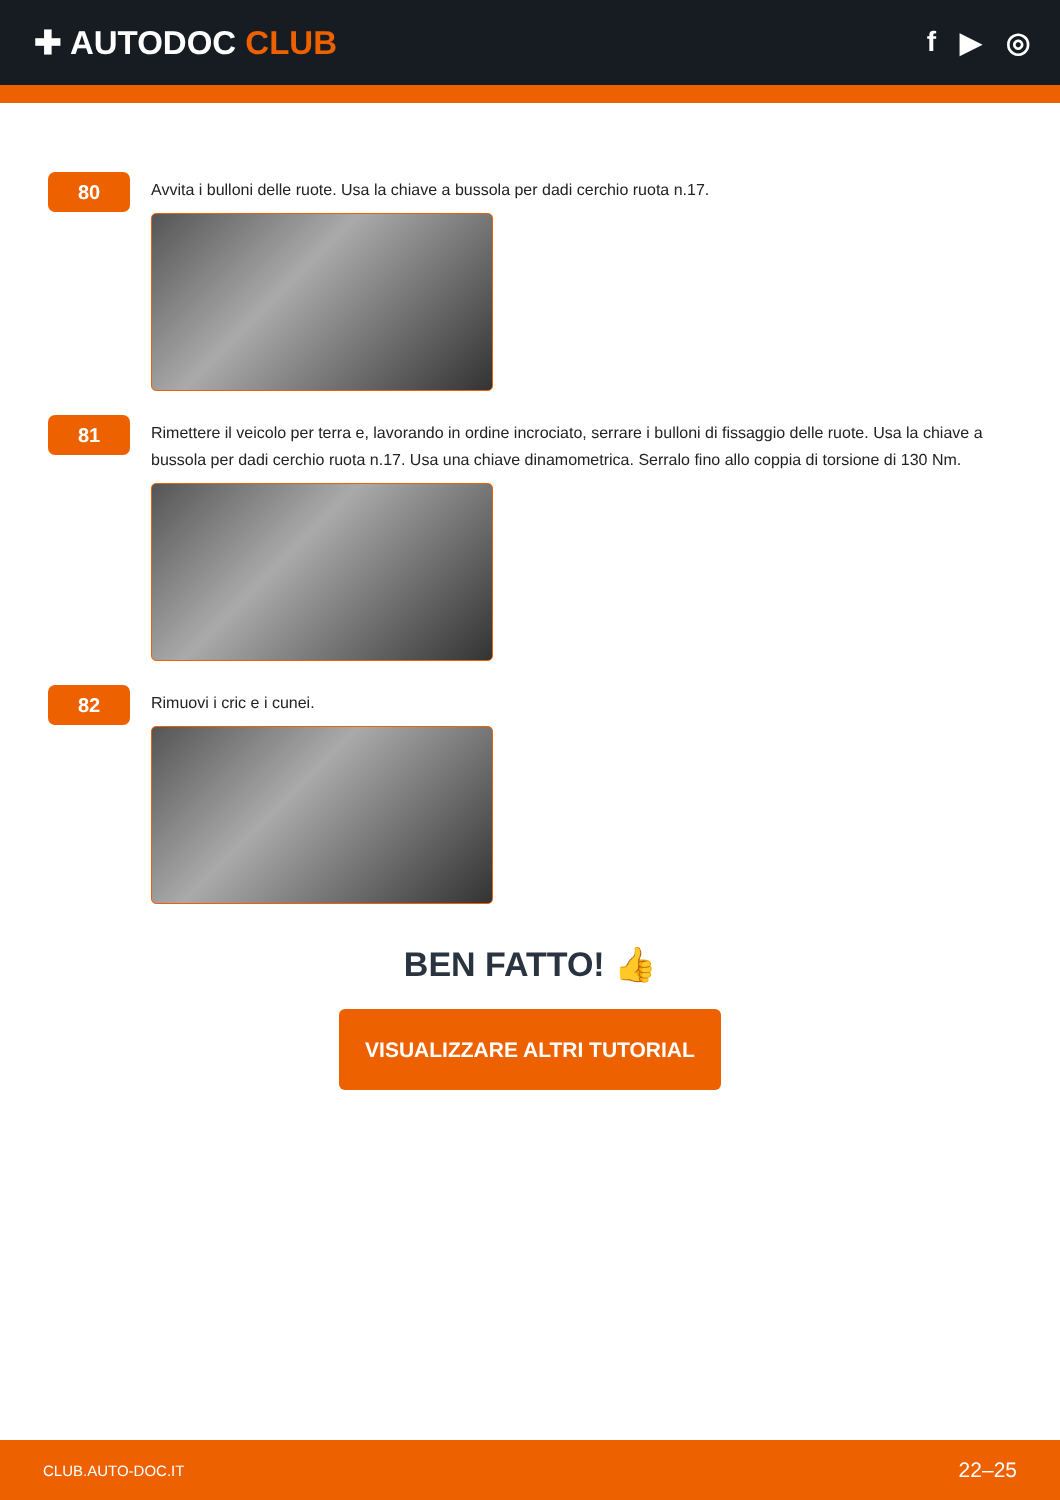✚ AUTODOC CLUB
f ▶ ◎
80
Avvita i bulloni delle ruote. Usa la chiave a bussola per dadi cerchio ruota n.17.
81
Rimettere il veicolo per terra e, lavorando in ordine incrociato, serrare i bulloni di fissaggio delle ruote. Usa la chiave a bussola per dadi cerchio ruota n.17. Usa una chiave dinamometrica. Serralo fino allo coppia di torsione di 130 Nm.
82
Rimuovi i cric e i cunei.
BEN FATTO! 👍
VISUALIZZARE ALTRI TUTORIAL
CLUB.AUTO-DOC.IT 22–25